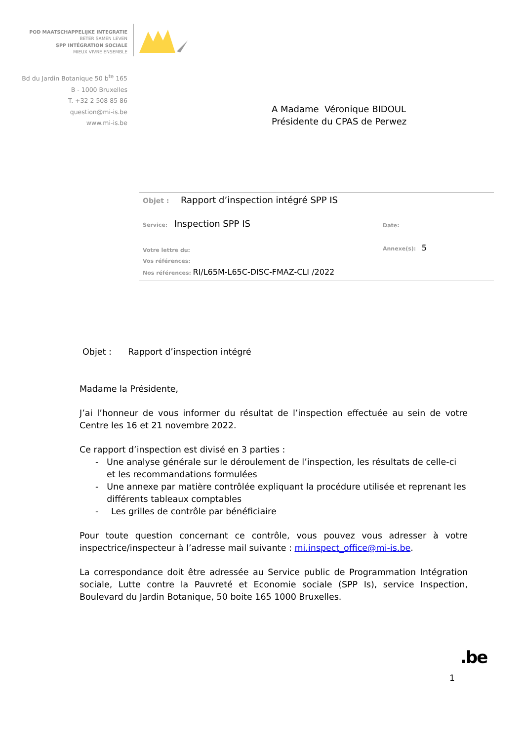POD MAATSCHAPPELIJKE INTEGRATIE
BETER SAMEN LEVEN
SPP INTÉGRATION SOCIALE
MIEUX VIVRE ENSEMBLE
Bd du Jardin Botanique 50 b<sup>te</sup> 165
B - 1000 Bruxelles
T. +32 2 508 85 86
question@mi-is.be
www.mi-is.be
A Madame Véronique BIDOUL
Présidente du CPAS de Perwez
Objet : Rapport d’inspection intégré SPP IS
Service: Inspection SPP IS
Date:
Votre lettre du:
Vos références:
Nos références: RI/L65M-L65C-DISC-FMAZ-CLI /2022
Annexe(s): 5
Objet : Rapport d’inspection intégré
Madame la Présidente,
J’ai l’honneur de vous informer du résultat de l’inspection effectuée au sein de votre Centre les 16 et 21 novembre 2022.
Ce rapport d’inspection est divisé en 3 parties :
- Une analyse générale sur le déroulement de l’inspection, les résultats de celle-ci et les recommandations formulées
- Une annexe par matière contrôlée expliquant la procédure utilisée et reprenant les différents tableaux comptables
- Les grilles de contrôle par bénéficiaire
Pour toute question concernant ce contrôle, vous pouvez vous adresser à votre inspectrice/inspecteur à l’adresse mail suivante : mi.inspect_office@mi-is.be.
La correspondance doit être adressée au Service public de Programmation Intégration sociale, Lutte contre la Pauvreté et Economie sociale (SPP Is), service Inspection, Boulevard du Jardin Botanique, 50 boite 165 1000 Bruxelles.
.be
1